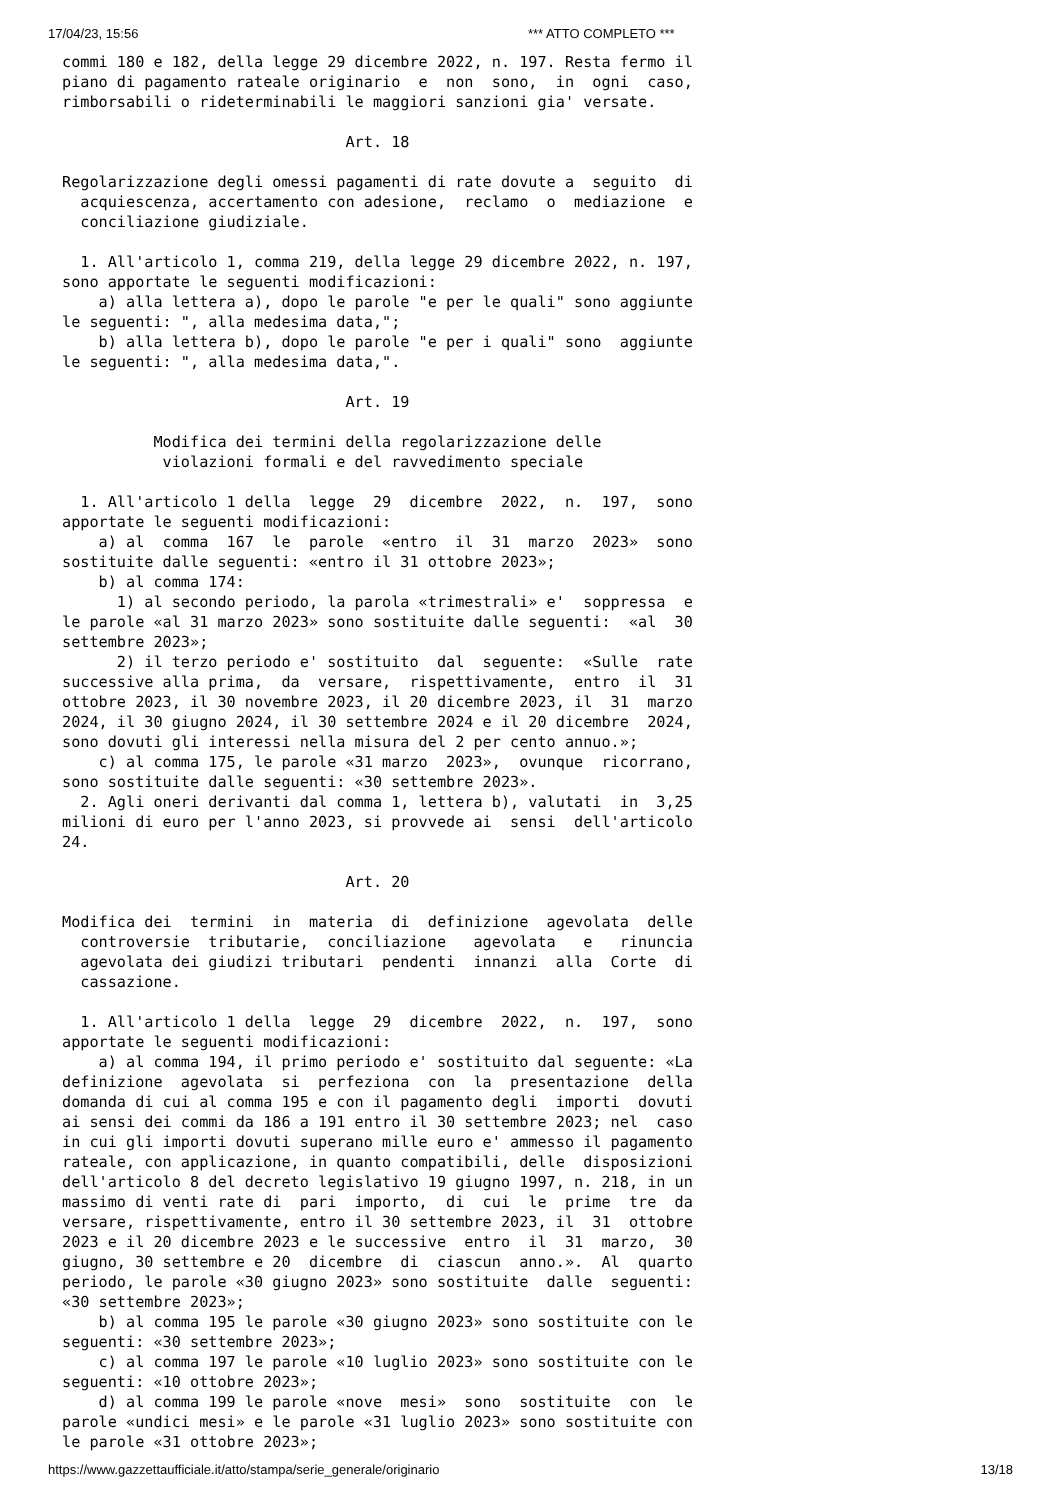17/04/23, 15:56 *** ATTO COMPLETO ***
commi 180 e 182, della legge 29 dicembre 2022, n. 197. Resta fermo il
piano di pagamento rateale originario  e  non  sono,  in  ogni  caso,
rimborsabili o rideterminabili le maggiori sanzioni gia' versate.

                               Art. 18

Regolarizzazione degli omessi pagamenti di rate dovute a  seguito  di
  acquiescenza, accertamento con adesione,  reclamo  o  mediazione  e
  conciliazione giudiziale.

  1. All'articolo 1, comma 219, della legge 29 dicembre 2022, n. 197,
sono apportate le seguenti modificazioni:
    a) alla lettera a), dopo le parole "e per le quali" sono aggiunte
le seguenti: ", alla medesima data,";
    b) alla lettera b), dopo le parole "e per i quali" sono  aggiunte
le seguenti: ", alla medesima data,".

                               Art. 19

          Modifica dei termini della regolarizzazione delle
           violazioni formali e del ravvedimento speciale

  1. All'articolo 1 della  legge  29  dicembre  2022,  n.  197,  sono
apportate le seguenti modificazioni:
    a) al  comma  167  le  parole  «entro  il  31  marzo  2023»  sono
sostituite dalle seguenti: «entro il 31 ottobre 2023»;
    b) al comma 174:
      1) al secondo periodo, la parola «trimestrali» e'  soppressa  e
le parole «al 31 marzo 2023» sono sostituite dalle seguenti:  «al  30
settembre 2023»;
      2) il terzo periodo e' sostituito  dal  seguente:  «Sulle  rate
successive alla prima,  da  versare,  rispettivamente,  entro  il  31
ottobre 2023, il 30 novembre 2023, il 20 dicembre 2023, il  31  marzo
2024, il 30 giugno 2024, il 30 settembre 2024 e il 20 dicembre  2024,
sono dovuti gli interessi nella misura del 2 per cento annuo.»;
    c) al comma 175, le parole «31 marzo  2023»,  ovunque  ricorrano,
sono sostituite dalle seguenti: «30 settembre 2023».
  2. Agli oneri derivanti dal comma 1, lettera b), valutati  in  3,25
milioni di euro per l'anno 2023, si provvede ai  sensi  dell'articolo
24.

                               Art. 20

Modifica dei  termini  in  materia  di  definizione  agevolata  delle
  controversie  tributarie,  conciliazione   agevolata   e   rinuncia
  agevolata dei giudizi tributari  pendenti  innanzi  alla  Corte  di
  cassazione.

  1. All'articolo 1 della  legge  29  dicembre  2022,  n.  197,  sono
apportate le seguenti modificazioni:
    a) al comma 194, il primo periodo e' sostituito dal seguente: «La
definizione  agevolata  si  perfeziona  con  la  presentazione  della
domanda di cui al comma 195 e con il pagamento degli  importi  dovuti
ai sensi dei commi da 186 a 191 entro il 30 settembre 2023; nel  caso
in cui gli importi dovuti superano mille euro e' ammesso il pagamento
rateale, con applicazione, in quanto compatibili, delle  disposizioni
dell'articolo 8 del decreto legislativo 19 giugno 1997, n. 218, in un
massimo di venti rate di  pari  importo,  di  cui  le  prime  tre  da
versare, rispettivamente, entro il 30 settembre 2023, il  31  ottobre
2023 e il 20 dicembre 2023 e le successive  entro  il  31  marzo,  30
giugno, 30 settembre e 20  dicembre  di  ciascun  anno.».  Al  quarto
periodo, le parole «30 giugno 2023» sono sostituite  dalle  seguenti:
«30 settembre 2023»;
    b) al comma 195 le parole «30 giugno 2023» sono sostituite con le
seguenti: «30 settembre 2023»;
    c) al comma 197 le parole «10 luglio 2023» sono sostituite con le
seguenti: «10 ottobre 2023»;
    d) al comma 199 le parole «nove  mesi»  sono  sostituite  con  le
parole «undici mesi» e le parole «31 luglio 2023» sono sostituite con
le parole «31 ottobre 2023»;
https://www.gazzettaufficiale.it/atto/stampa/serie_generale/originario 13/18